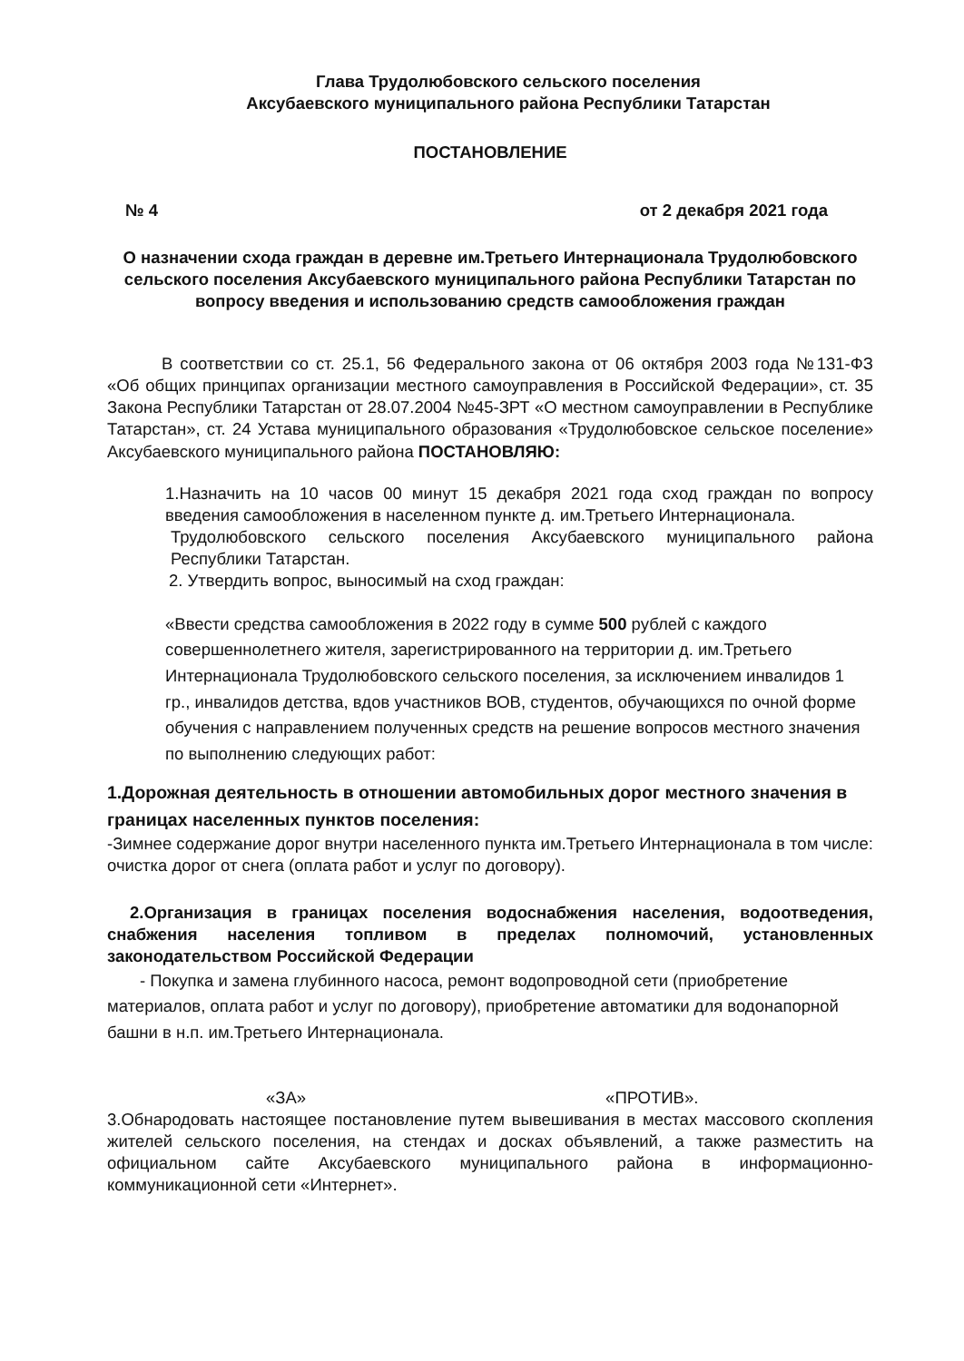Глава Трудолюбовского сельского поселения
Аксубаевского муниципального района Республики Татарстан
ПОСТАНОВЛЕНИЕ
№ 4 от 2 декабря 2021 года
О назначении схода граждан в деревне им.Третьего Интернационала Трудолюбовского сельского поселения Аксубаевского муниципального района Республики Татарстан по вопросу введения и использованию средств самообложения граждан
В соответствии со ст. 25.1, 56 Федерального закона от 06 октября 2003 года №131-ФЗ «Об общих принципах организации местного самоуправления в Российской Федерации», ст. 35 Закона Республики Татарстан от 28.07.2004 №45-ЗРТ «О местном самоуправлении в Республике Татарстан», ст. 24 Устава муниципального образования «Трудолюбовское сельское поселение» Аксубаевского муниципального района ПОСТАНОВЛЯЮ:
1.Назначить на 10 часов 00 минут 15 декабря 2021 года сход граждан по вопросу введения самообложения в населенном пункте д. им.Третьего Интернационала.
Трудолюбовского сельского поселения Аксубаевского муниципального района Республики Татарстан.
2. Утвердить вопрос, выносимый на сход граждан:
«Ввести средства самообложения в 2022 году в сумме 500 рублей с каждого совершеннолетнего жителя, зарегистрированного на территории д. им.Третьего Интернационала Трудолюбовского сельского поселения, за исключением инвалидов 1 гр., инвалидов детства, вдов участников ВОВ, студентов, обучающихся по очной форме обучения с направлением полученных средств на решение вопросов местного значения по выполнению следующих работ:
1.Дорожная деятельность в отношении автомобильных дорог местного значения в границах населенных пунктов поселения:
-Зимнее содержание дорог внутри населенного пункта им.Третьего Интернационала в том числе: очистка дорог от снега (оплата работ и услуг по договору).
2.Организация в границах поселения водоснабжения населения, водоотведения, снабжения населения топливом в пределах полномочий, установленных законодательством Российской Федерации
- Покупка и замена глубинного насоса, ремонт водопроводной сети (приобретение материалов, оплата работ и услуг по договору), приобретение автоматики для водонапорной башни в н.п. им.Третьего Интернационала.
«ЗА» «ПРОТИВ».
3.Обнародовать настоящее постановление путем вывешивания в местах массового скопления жителей сельского поселения, на стендах и досках объявлений, а также разместить на официальном сайте Аксубаевского муниципального района в информационно-коммуникационной сети «Интернет».